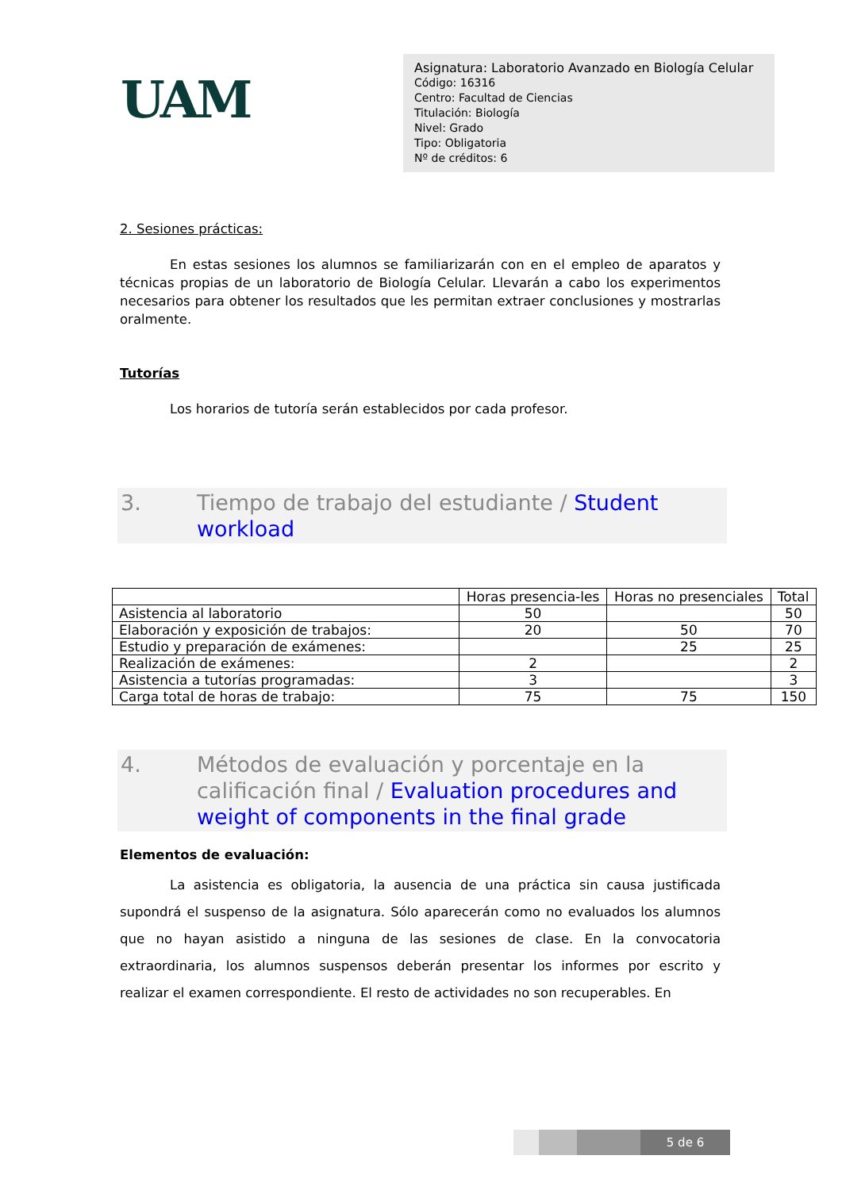UAM
Asignatura: Laboratorio Avanzado en Biología Celular
Código: 16316
Centro: Facultad de Ciencias
Titulación: Biología
Nivel: Grado
Tipo: Obligatoria
Nº de créditos: 6
2. Sesiones prácticas:
En estas sesiones los alumnos se familiarizarán con en el empleo de aparatos y técnicas propias de un laboratorio de Biología Celular. Llevarán a cabo los experimentos necesarios para obtener los resultados que les permitan extraer conclusiones y mostrarlas oralmente.
Tutorías
Los horarios de tutoría serán establecidos por cada profesor.
3. Tiempo de trabajo del estudiante / Student workload
| | Horas presencia-les | Horas no presenciales | Total |
| --- | --- | --- | --- |
| Asistencia al laboratorio | 50 | | 50 |
| Elaboración y exposición de trabajos: | 20 | 50 | 70 |
| Estudio y preparación de exámenes: | | 25 | 25 |
| Realización de exámenes: | 2 | | 2 |
| Asistencia a tutorías programadas: | 3 | | 3 |
| Carga total de horas de trabajo: | 75 | 75 | 150 |
4. Métodos de evaluación y porcentaje en la calificación final / Evaluation procedures and weight of components in the final grade
Elementos de evaluación:
La asistencia es obligatoria, la ausencia de una práctica sin causa justificada supondrá el suspenso de la asignatura. Sólo aparecerán como no evaluados los alumnos que no hayan asistido a ninguna de las sesiones de clase. En la convocatoria extraordinaria, los alumnos suspensos deberán presentar los informes por escrito y realizar el examen correspondiente. El resto de actividades no son recuperables. En
5 de 6